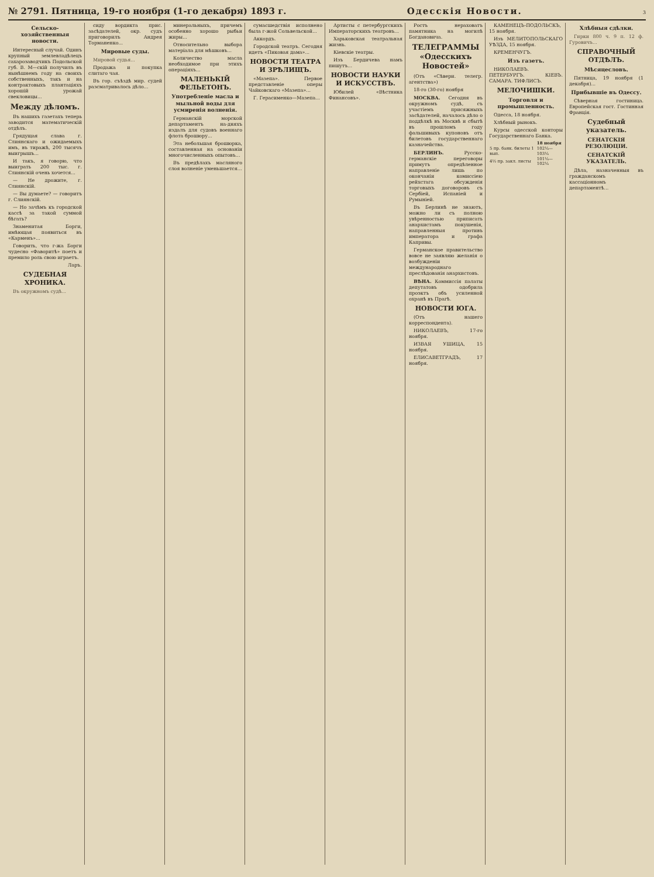№ 2791. Пятница, 19-го ноября (1-го декабря) 1893 г.
Одесскія Новости.
3
Сельско-хозяйственныя новости.
Интересный случай. Одинъ крупный землевладѣлецъ сахарозаводчикъ Подольской губ. В. М—скій получилъ въ нынѣшнемъ году на своихъ собственныхъ, такъ и на контрактовыхъ плантаціяхъ хорошій урожай свекловицы...
Между дѣломъ.
Въ нашихъ газетахъ теперь заводится математическій отдѣлъ.
Грядущая слава г. Слиянскаго и ожидаемыхъ имъ, въ тиражѣ, 200 тысячъ выигрышъ...
И такъ, я говорю, что выиграть 200 тыс. г. Слиянскій очень хочется...
— Не дрожите, г. Слиянскій.
— Вы думаете? — говоритъ г. Слиянскій.
— Но зачѣмъ къ городской кассѣ за такой суммой бѣгать?
Знаменитая Борги, имѣющая появиться въ «Карменъ»...
Говорить, что г-жа Борги чудесно «Фаворитѣ» поетъ и премило роль свою играетъ.
Ларъ.
СУДЕБНАЯ ХРОНИКА.
Въ окружномъ судѣ...
сиду вордикта прис. засѣдателей, окр. судъ приговорилъ Андрея Торманенко...
Мировые суды.
Мировой судья...
Продажа и покупка слитаго чая.
Въ гор. съѣздѣ мир. судей разсматривалось дѣло...
минеральныхъ, причемъ особенно хорошо рыбьи жиры...
Относительно выбора матеріала для мѣшковъ...
Количество масла необходимое при этихъ операціяхъ...
МАЛЕНЬКІЙ ФЕЛЬЕТОНЪ.
Употребленіе масла и мыльной воды для усмиренія волненія.
Германскій морской департаментъ на-дняхъ издалъ для судовъ военнаго флота брошюру...
Эта небольшая брошюрка, составленная на основаніи многочисленныхъ опытовъ...
Въ предѣлахъ масляного слоя волненіе уменьшается...
сумасшедствія исполнено была г-жой Сольвельской...
Аккордъ.
Городской театръ. Сегодня идетъ «Пиковая дама»...
НОВОСТИ ТЕАТРА И ЗРѢЛИЩЪ.
«Мазепа». Первое представленіе оперы Чайковскаго «Мазепа»...
Г. Герасименко—Мазепа...
Артисты с петербургскихъ Императорскихъ театровъ...
Харьковская театральная жизнь.
Кіевскіе театры.
Изъ Бердичева намъ пишутъ...
НОВОСТИ НАУКИ И ИСКУССТВЪ.
Юбилей «Вѣстника Финансовъ».
Ростъ нераховатъ памятника на могилѣ Богдановича.
ТЕЛЕГРАММЫ «Одесскихъ Новостей»
(Отъ «Сѣвери. телегр. агентства»)
18-го (30-го) ноября
МОСКВА. Сегодня въ окружномъ судѣ, съ участіемъ присяжныхъ засѣдателей, началось дѣло о поддѣлкѣ въ Москвѣ и сбытѣ въ прошломъ году фальшивыхъ купоновъ отъ билетовъ государственнаго казначейства.
БЕРЛИНЪ. Русско-германскіе переговоры примутъ опредѣленное направленіе лишь по окончаніи комиссіею рейхстага обсужденія торговыхъ договоровъ съ Сербіей, Испаніей и Румыніей.
Въ Берлинѣ не знаютъ, можно ли съ полною увѣренностью приписать анархистамъ покушенія, направленныя противъ императора и графа Капривы.
Германское правительство вовсе не заявляю желанія о возбужденіи международнаго преслѣдованія анархистовъ.
ВѢНА. Коммиссія палаты депутатовъ одобрила проэктъ объ усиленной охранѣ въ Прагѣ.
НОВОСТИ ЮГА.
(Отъ нашего корреспондента).
НИКОЛАЕВЪ, 17-го ноября.
ИЗВАЯ УШИЦА, 15 ноября.
ЕЛИСАВЕТГРАДЪ, 17 ноября.
КАМЕНЕЦЪ-ПОДОЛЬСКЪ, 15 ноября.
Изъ МЕЛИТОПОЛЬСКАГО УѢЗДА, 15 ноября.
КРЕМЕНЧУГЪ.
Изъ газетъ.
НИКОЛАЕВЪ. ПЕТЕРБУРГЪ. КІЕВЪ. САМАРА. ТИФЛИСЪ.
МЕЛОЧИШКИ.
Торговля и промышленность.
Одесса, 18 ноября.
Хлѣбный рынокъ.
Курсы одесской конторы Государственнаго Банка.
| | 18 ноября |
| --- | --- |
| 5 пр. банк. билеты 1 вып. | 102¼—103¼ |
| 4½ пр. закл. листы | 101¼—102¼ |
Хлѣбныя сдѣлки.
Гирки 800 ч. 9 п. 12 ф. Гуровичъ...
СПРАВОЧНЫЙ ОТДѢЛЪ.
Мѣсяцесловъ.
Пятница, 19 ноября (1 декабря)...
Прибывшіе въ Одессу.
Сѣверная гостиница. Европейская гост. Гостинная Франція.
Судебный указатель.
СЕНАТСКІЯ РЕЗОЛЮЦІИ.
СЕНАТСКІЙ УКАЗАТЕЛЬ.
Дѣла, назначенныя въ гражданскомъ кассаціонномъ департаментѣ...